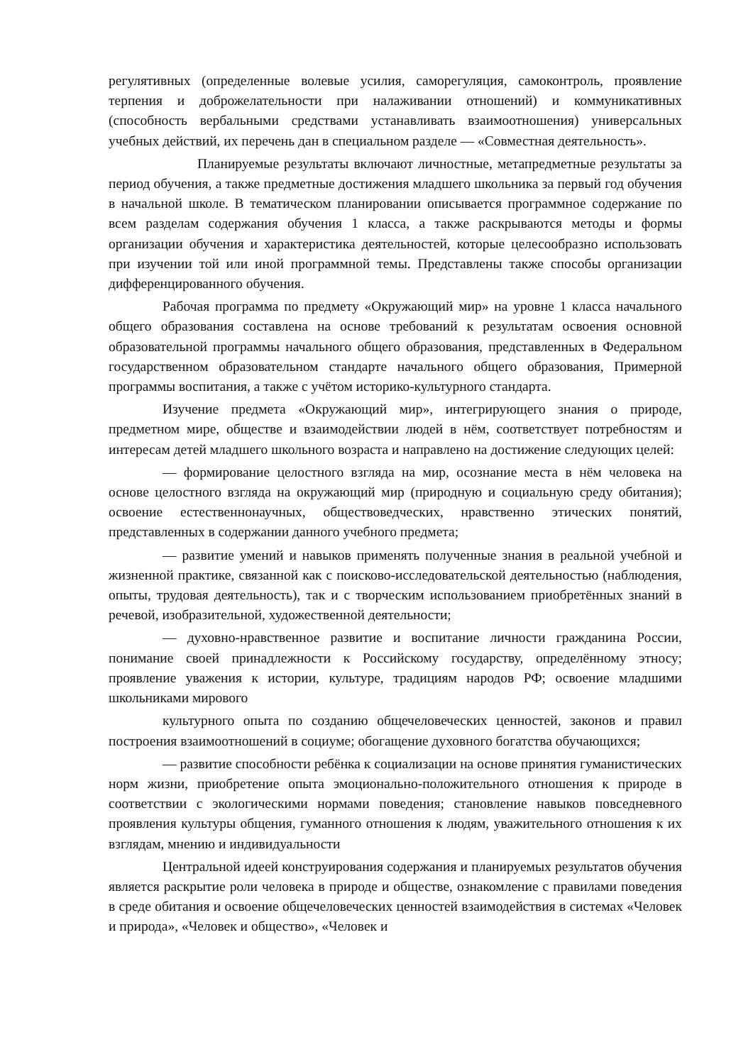регулятивных (определенные волевые усилия, саморегуляция, самоконтроль, проявление терпения и доброжелательности при налаживании отношений) и коммуникативных (способность вербальными средствами устанавливать взаимоотношения) универсальных учебных действий, их перечень дан в специальном разделе — «Совместная деятельность».
Планируемые результаты включают личностные, метапредметные результаты за период обучения, а также предметные достижения младшего школьника за первый год обучения в начальной школе. В тематическом планировании описывается программное содержание по всем разделам содержания обучения 1 класса, а также раскрываются методы и формы организации обучения и характеристика деятельностей, которые целесообразно использовать при изучении той или иной программной темы. Представлены также способы организации дифференцированного обучения.
Рабочая программа по предмету «Окружающий мир» на уровне 1 класса начального общего образования составлена на основе требований к результатам освоения основной образовательной программы начального общего образования, представленных в Федеральном государственном образовательном стандарте начального общего образования, Примерной программы воспитания, а также с учётом историко-культурного стандарта.
Изучение предмета «Окружающий мир», интегрирующего знания о природе, предметном мире, обществе и взаимодействии людей в нём, соответствует потребностям и интересам детей младшего школьного возраста и направлено на достижение следующих целей:
— формирование целостного взгляда на мир, осознание места в нём человека на основе целостного взгляда на окружающий мир (природную и социальную среду обитания); освоение естественнонаучных, обществоведческих, нравственно этических понятий, представленных в содержании данного учебного предмета;
— развитие умений и навыков применять полученные знания в реальной учебной и жизненной практике, связанной как с поисково-исследовательской деятельностью (наблюдения, опыты, трудовая деятельность), так и с творческим использованием приобретённых знаний в речевой, изобразительной, художественной деятельности;
— духовно-нравственное развитие и воспитание личности гражданина России, понимание своей принадлежности к Российскому государству, определённому этносу; проявление уважения к истории, культуре, традициям народов РФ; освоение младшими школьниками мирового
культурного опыта по созданию общечеловеческих ценностей, законов и правил построения взаимоотношений в социуме; обогащение духовного богатства обучающихся;
— развитие способности ребёнка к социализации на основе принятия гуманистических норм жизни, приобретение опыта эмоционально-положительного отношения к природе в соответствии с экологическими нормами поведения; становление навыков повседневного проявления культуры общения, гуманного отношения к людям, уважительного отношения к их взглядам, мнению и индивидуальности
Центральной идеей конструирования содержания и планируемых результатов обучения является раскрытие роли человека в природе и обществе, ознакомление с правилами поведения в среде обитания и освоение общечеловеческих ценностей взаимодействия в системах «Человек и природа», «Человек и общество», «Человек и